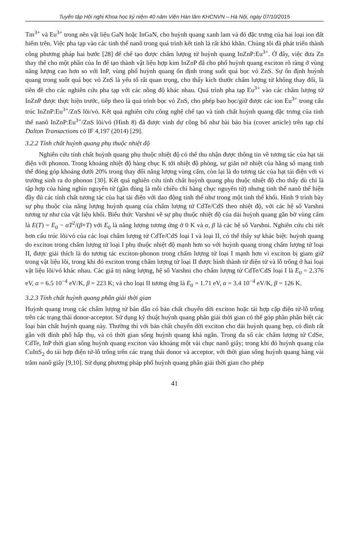Tuyển tập Hội nghị Khoa học kỷ niệm 40 năm Viện Hàn lâm KHCNVN – Hà Nội, ngày 07/10/2015
Tm<sup>3+</sup> và Eu<sup>3+</sup> trong nền vật liệu GaN hoặc InGaN, cho huỳnh quang xanh lam và đỏ đặc trưng của hai loại ion đất hiếm trên. Việc pha tạp vào các tinh thể nanô trong quá trình kết tinh là rất khó khăn. Chúng tôi đã phát triển thành công phương pháp hai bước [28] để chế tạo được chấm lượng tử huỳnh quang InZnP:Eu<sup>3+</sup>. Ở đây, việc đưa Zn thay thế cho một phần của In để tạo thành vật liệu hợp kim InZnP đã cho phổ huỳnh quang exciton rõ ràng ở vùng năng lượng cao hơn so với InP, vùng phổ huỳnh quang ổn định trong suốt quá bọc vỏ ZnS. Sự ổn định huỳnh quang trong suốt quá bọc vỏ ZnS là yếu tố rất quan trọng, cho thấy kích thước chấm lượng tử không thay đổi, là tiền đề cho các nghiên cứu pha tạp với các nồng độ khác nhau. Quá trình pha tạp Eu<sup>3+</sup> vào các chấm lượng tử InZnP được thực hiện trước, tiếp theo là quá trình bọc vỏ ZnS, cho phép bao bọc/giữ được các ion Eu<sup>3+</sup> trong cấu trúc InZnP:Eu<sup>3+</sup>/ZnS lõi/vỏ. Kết quả nghiên cứu công nghệ chế tạo và tính chất huỳnh quang đặc trưng của tinh thể nanô InZnP:Eu<sup>3+</sup>/ZnS lõi/vỏ (Hình 8) đã được vinh dự công bố như bài báo bìa (cover article) trên tạp chí Dalton Transactions có IF 4,197 (2014) [29].
3.2.2 Tính chất huỳnh quang phụ thuộc nhiệt độ
Nghiên cứu tính chất huỳnh quang phụ thuộc nhiệt độ có thể thu nhận được thông tin về tương tác của hạt tải điện với phonon. Trong khoảng nhiệt độ hàng chục K tới nhiệt độ phòng, sự giãn nở nhiệt của hằng số mạng tinh thể đóng góp khoảng dưới 20% trong thay đổi năng lượng vùng cấm, còn lại là do tương tác của hạt tải điện với vi trường sinh ra do phonon [30]. Kết quả nghiên cứu tính chất huỳnh quang phụ thuộc nhiệt độ cho thấy dù chỉ là tập hợp của hàng nghìn nguyên tử (gần đúng là mỗi chiều chỉ hàng chục nguyên tử) nhưng tinh thể nanô thể hiện đầy đủ các tính chất tương tác của hạt tải điện với dao động tinh thể như trong một tinh thể khối. Hình 9 trình bày sự phụ thuộc của năng lượng huỳnh quang của chấm lượng tử CdTe/CdS theo nhiệt độ, với các hệ số Varshni tương tự như của vật liệu khối. Biểu thức Varshni về sự phụ thuộc nhiệt độ của dải huỳnh quang gần bờ vùng cấm là E(T) = E<sub>0</sub> − αT<sup>2</sup>/(β+T) với E<sub>0</sub> là năng lượng tương ứng ở 0 K và α, β là các hệ số Varshni. Nghiên cứu chi tiết hơn cấu trúc lõi/vỏ của các loại chấm lượng tử CdTe/CdS loại I và loại II, có thể thấy sự khác biệt: huỳnh quang do exciton trong chấm lượng tử loại I phụ thuộc nhiệt độ mạnh hơn so với huỳnh quang trong chấm lượng tử loại II, được giải thích là do tương tác exciton-phonon trong chấm lượng tử loại I mạnh hơn vì exciton bị giam giữ trong vật liệu lõi, trong khi đó exciton trong chấm lượng tử loại II được hình thành từ điện tử và lỗ trống ở hai loại vật liệu lõi/vỏ khác nhau. Các giá trị năng lượng, hệ số Varshni cho chấm lượng tử CdTe/CdS loại I là E<sub>0</sub> = 2.376 eV, α = 6.5 10<sup>−4</sup> eV/K, β = 223 K; và cho loại II tương ứng là E<sub>0</sub> = 1.71 eV, α = 3.4 10<sup>−4</sup> eV/K, β = 126 K.
3.2.3 Tính chất huỳnh quang phân giải thời gian
Huỳnh quang trong các chấm lượng tử bán dẫn có bản chất chuyển dời exciton hoặc tái hợp cặp điện tử-lỗ trống trên các trạng thái donor-acceptor. Sử dụng kỹ thuật huỳnh quang phân giải thời gian có thể góp phần phân biệt các loại bản chất huỳnh quang này. Thường thì với bản chất chuyển dời exciton cho dải huỳnh quang hẹp, có đỉnh rất gần với đỉnh phổ hấp thụ, và có thời gian sống huỳnh quang khá ngắn. Trong đa số các chấm lượng tử CdSe, CdTe, InP thời gian sống huỳnh quang exciton vào khoảng một vài chục nanô giây; trong khi đó huỳnh quang của CuInS<sub>2</sub> do tái hợp điện tử-lỗ trống trên các trạng thái donor và acceptor, với thời gian sống huỳnh quang hàng vài trăm nanô giây [9,10]. Sử dụng phương pháp phổ huỳnh quang phân giải thời gian cho phép
41